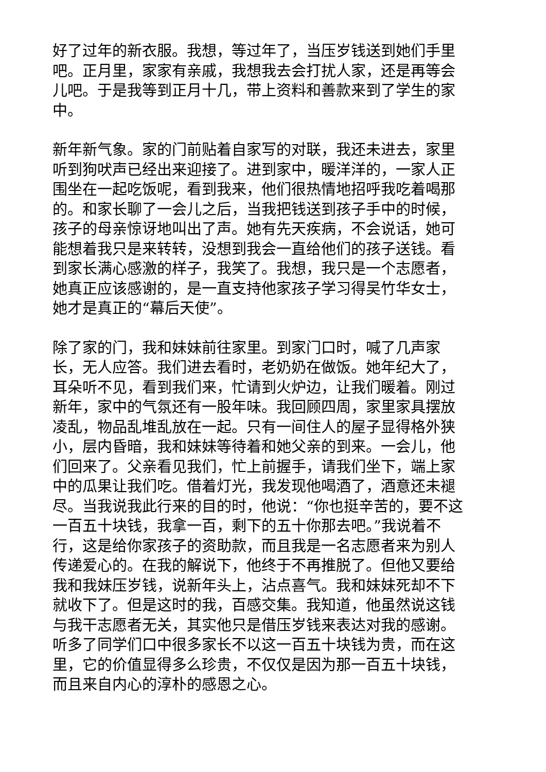好了过年的新衣服。我想，等过年了，当压岁钱送到她们手里吧。正月里，家家有亲戚，我想我去会打扰人家，还是再等会儿吧。于是我等到正月十几，带上资料和善款来到了学生的家中。
新年新气象。家的门前贴着自家写的对联，我还未进去，家里听到狗吠声已经出来迎接了。进到家中，暖洋洋的，一家人正围坐在一起吃饭呢，看到我来，他们很热情地招呼我吃着喝那的。和家长聊了一会儿之后，当我把钱送到孩子手中的时候，孩子的母亲惊讶地叫出了声。她有先天疾病，不会说话，她可能想着我只是来转转，没想到我会一直给他们的孩子送钱。看到家长满心感激的样子，我笑了。我想，我只是一个志愿者，她真正应该感谢的，是一直支持他家孩子学习得吴竹华女士，她才是真正的“幕后天使”。
除了家的门，我和妹妹前往家里。到家门口时，喊了几声家长，无人应答。我们进去看时，老奶奶在做饭。她年纪大了，耳朵听不见，看到我们来，忙请到火炉边，让我们暖着。刚过新年，家中的气氛还有一股年味。我回顾四周，家里家具摆放凌乱，物品乱堆乱放在一起。只有一间住人的屋子显得格外狭小，层内昏暗，我和妹妹等待着和她父亲的到来。一会儿，他们回来了。父亲看见我们，忙上前握手，请我们坐下，端上家中的瓜果让我们吃。借着灯光，我发现他喝酒了，酒意还未褪尽。当我说我此行来的目的时，他说：“你也挺辛苦的，要不这一百五十块钱，我拿一百，剩下的五十你那去吧。”我说着不行，这是给你家孩子的资助款，而且我是一名志愿者来为别人传递爱心的。在我的解说下，他终于不再推脱了。但他又要给我和我妹压岁钱，说新年头上，沾点喜气。我和妹妹死却不下就收下了。但是这时的我，百感交集。我知道，他虽然说这钱与我干志愿者无关，其实他只是借压岁钱来表达对我的感谢。听多了同学们口中很多家长不以这一百五十块钱为贵，而在这里，它的价值显得多么珍贵，不仅仅是因为那一百五十块钱，而且来自内心的淳朴的感恩之心。